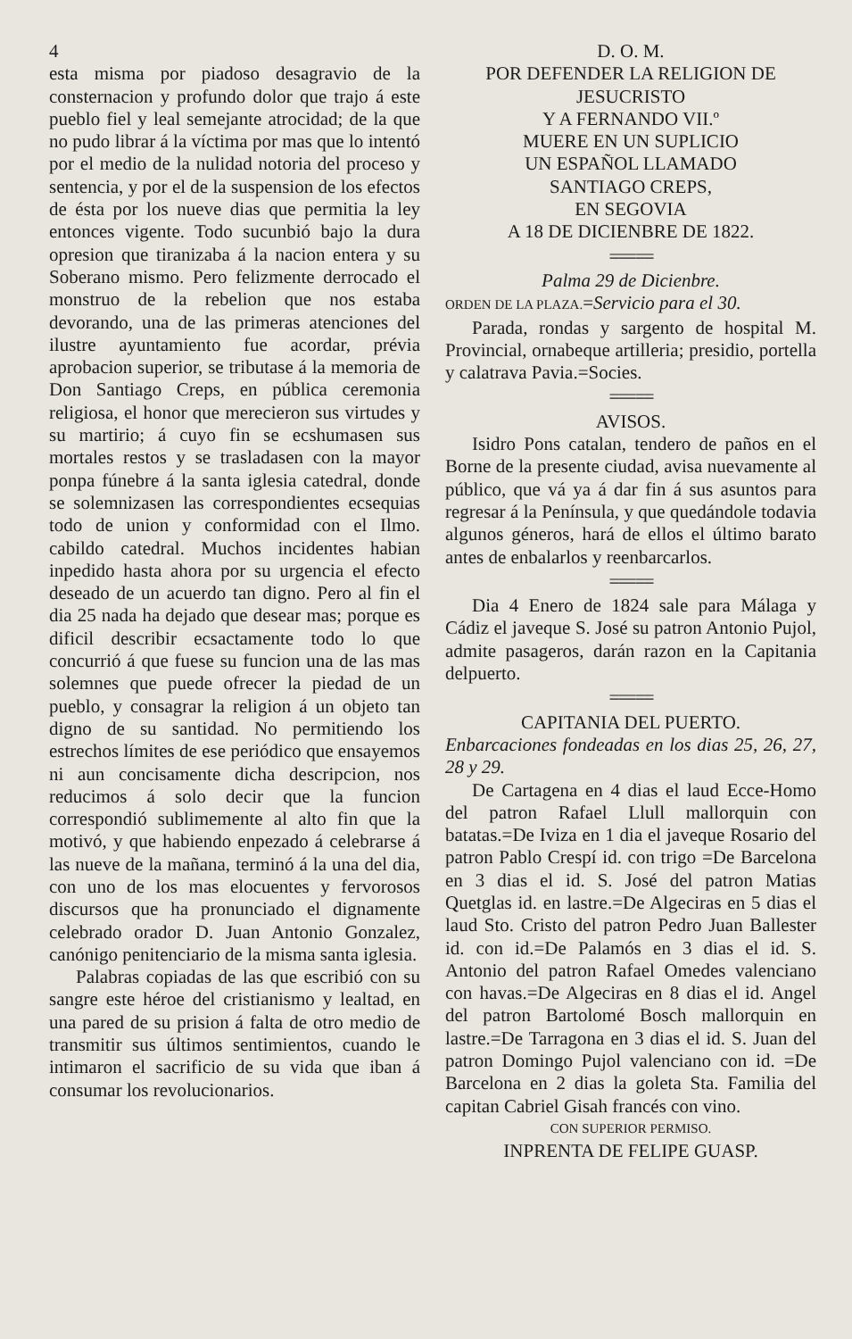4
esta misma por piadoso desagravio de la consternacion y profundo dolor que trajo á este pueblo fiel y leal semejante atrocidad; de la que no pudo librar á la víctima por mas que lo intentó por el medio de la nulidad notoria del proceso y sentencia, y por el de la suspension de los efectos de ésta por los nueve dias que permitia la ley entonces vigente. Todo sucunbió bajo la dura opresion que tiranizaba á la nacion entera y su Soberano mismo. Pero felizmente derrocado el monstruo de la rebelion que nos estaba devorando, una de las primeras atenciones del ilustre ayuntamiento fue acordar, prévia aprobacion superior, se tributase á la memoria de Don Santiago Creps, en pública ceremonia religiosa, el honor que merecieron sus virtudes y su martirio; á cuyo fin se ecshumasen sus mortales restos y se trasladasen con la mayor ponpa fúnebre á la santa iglesia catedral, donde se solemnizasen las correspondientes ecsequias todo de union y conformidad con el Ilmo. cabildo catedral. Muchos incidentes habian inpedido hasta ahora por su urgencia el efecto deseado de un acuerdo tan digno. Pero al fin el dia 25 nada ha dejado que desear mas; porque es dificil describir ecsactamente todo lo que concurrió á que fuese su funcion una de las mas solemnes que puede ofrecer la piedad de un pueblo, y consagrar la religion á un objeto tan digno de su santidad. No permitiendo los estrechos límites de ese periódico que ensayemos ni aun concisamente dicha descripcion, nos reducimos á solo decir que la funcion correspondió sublimemente al alto fin que la motivó, y que habiendo enpezado á celebrarse á las nueve de la mañana, terminó á la una del dia, con uno de los mas elocuentes y fervorosos discursos que ha pronunciado el dignamente celebrado orador D. Juan Antonio Gonzalez, canónigo penitenciario de la misma santa iglesia.
Palabras copiadas de las que escribió con su sangre este héroe del cristianismo y lealtad, en una pared de su prision á falta de otro medio de transmitir sus últimos sentimientos, cuando le intimaron el sacrificio de su vida que iban á consumar los revolucionarios.
D. O. M.
POR DEFENDER LA RELIGION DE JESUCRISTO
Y A FERNANDO VII.º
MUERE EN UN SUPLICIO
UN ESPAÑOL LLAMADO
SANTIAGO CREPS,
EN SEGOVIA
A 18 DE DICIENBRE DE 1822.
=====
Palma 29 de Dicienbre.
ORDEN DE LA PLAZA.=Servicio para el 30.
Parada, rondas y sargento de hospital M. Provincial, ornabeque artilleria; presidio, portella y calatrava Pavia.=Socies.
=====
AVISOS.
Isidro Pons catalan, tendero de paños en el Borne de la presente ciudad, avisa nuevamente al público, que vá ya á dar fin á sus asuntos para regresar á la Península, y que quedándole todavia algunos géneros, hará de ellos el último barato antes de enbalarlos y reenbarcarlos.
=====
Dia 4 Enero de 1824 sale para Málaga y Cádiz el javeque S. José su patron Antonio Pujol, admite pasageros, darán razon en la Capitania delpuerto.
=====
CAPITANIA DEL PUERTO.
Enbarcaciones fondeadas en los dias 25, 26, 27, 28 y 29.
De Cartagena en 4 dias el laud Ecce-Homo del patron Rafael Llull mallorquin con batatas.=De Iviza en 1 dia el javeque Rosario del patron Pablo Crespí id. con trigo =De Barcelona en 3 dias el id. S. José del patron Matias Quetglas id. en lastre.=De Algeciras en 5 dias el laud Sto. Cristo del patron Pedro Juan Ballester id. con id.=De Palamós en 3 dias el id. S. Antonio del patron Rafael Omedes valenciano con havas.=De Algeciras en 8 dias el id. Angel del patron Bartolomé Bosch mallorquin en lastre.=De Tarragona en 3 dias el id. S. Juan del patron Domingo Pujol valenciano con id. =De Barcelona en 2 dias la goleta Sta. Familia del capitan Cabriel Gisah francés con vino.
CON SUPERIOR PERMISO.
INPRENTA DE FELIPE GUASP.